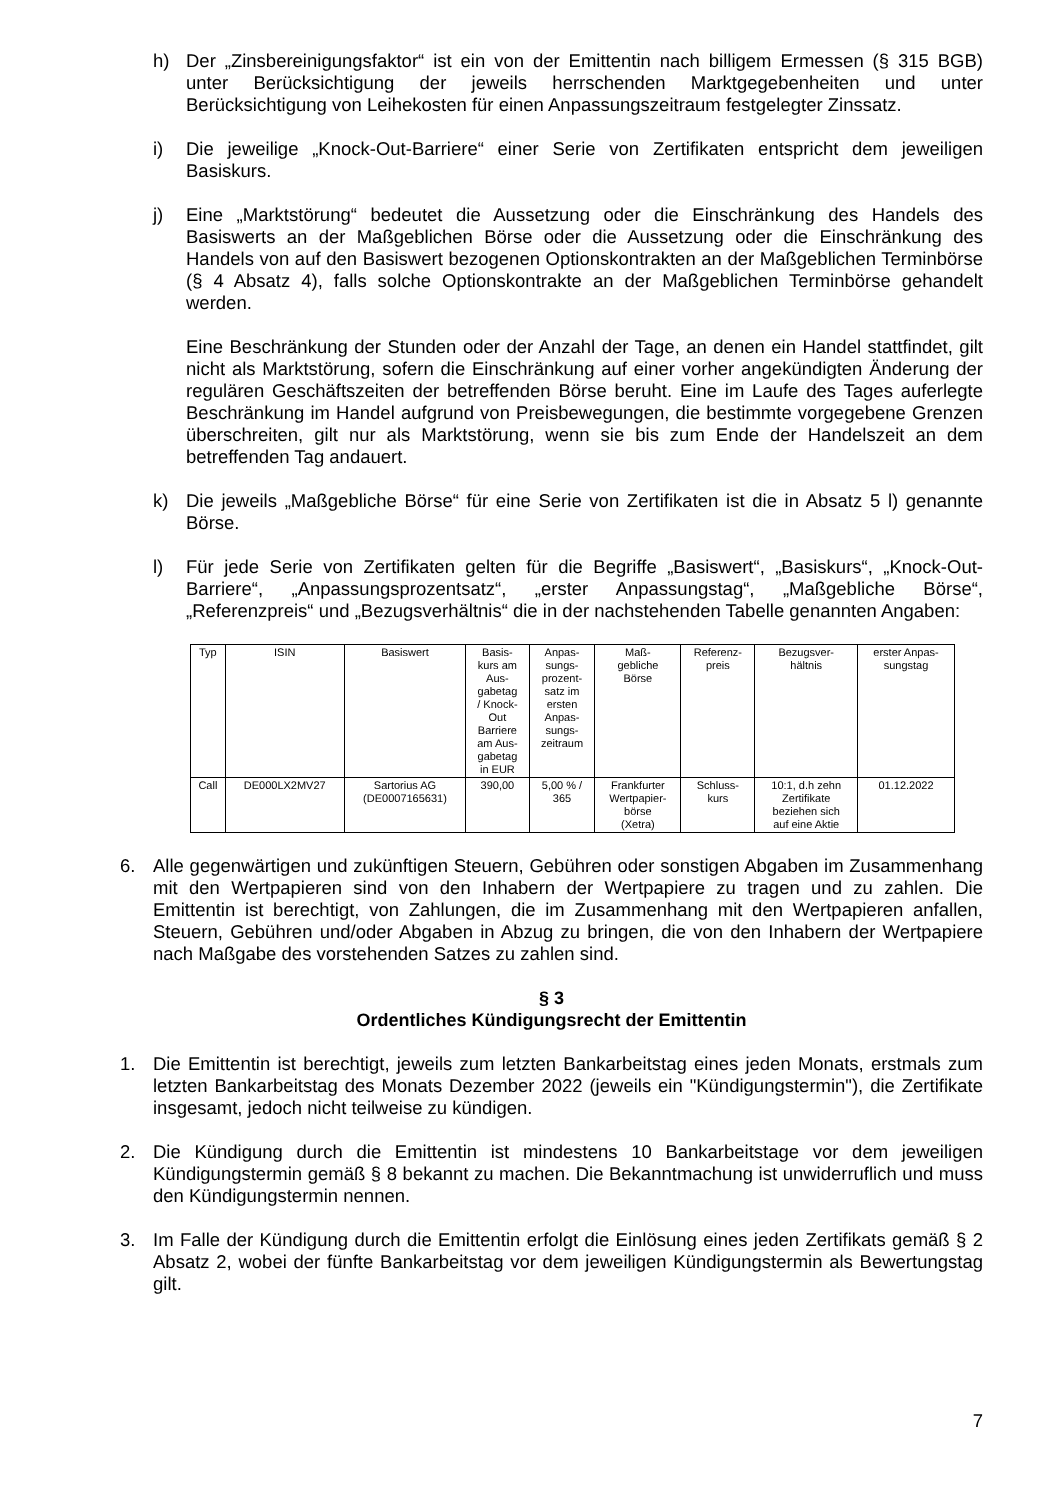h) Der „Zinsbereinigungsfaktor“ ist ein von der Emittentin nach billigem Ermessen (§ 315 BGB) unter Berücksichtigung der jeweils herrschenden Marktgegebenheiten und unter Berücksichtigung von Leihekosten für einen Anpassungszeitraum festgelegter Zinssatz.
i) Die jeweilige „Knock-Out-Barriere“ einer Serie von Zertifikaten entspricht dem jeweiligen Basiskurs.
j) Eine „Marktstörung“ bedeutet die Aussetzung oder die Einschränkung des Handels des Basiswerts an der Maßgeblichen Börse oder die Aussetzung oder die Einschränkung des Handels von auf den Basiswert bezogenen Optionskontrakten an der Maßgeblichen Terminbörse (§ 4 Absatz 4), falls solche Optionskontrakte an der Maßgeblichen Terminbörse gehandelt werden.
Eine Beschränkung der Stunden oder der Anzahl der Tage, an denen ein Handel stattfindet, gilt nicht als Marktstörung, sofern die Einschränkung auf einer vorher angekündigten Änderung der regulären Geschäftszeiten der betreffenden Börse beruht. Eine im Laufe des Tages auferlegte Beschränkung im Handel aufgrund von Preisbewegungen, die bestimmte vorgegebene Grenzen überschreiten, gilt nur als Marktstörung, wenn sie bis zum Ende der Handelszeit an dem betreffenden Tag andauert.
k) Die jeweils „Maßgebliche Börse“ für eine Serie von Zertifikaten ist die in Absatz 5 l) genannte Börse.
l) Für jede Serie von Zertifikaten gelten für die Begriffe „Basiswert“, „Basiskurs“, „Knock-Out-Barriere“, „Anpassungsprozentsatz“, „erster Anpassungstag“, „Maßgebliche Börse“, „Referenzpreis“ und „Bezugsverhältnis“ die in der nachstehenden Tabelle genannten Angaben:
| Typ | ISIN | Basiswert | Basis- kurs am Aus- gabetag / Knock- Out Barriere am Aus- gabetag in EUR | Anpas- sungs- prozent- satz im ersten Anpas- sungs- zeitraum | Maß- gebliche Börse | Referenz- preis | Bezugsver- hältnis | erster Anpas- sungstag |
| --- | --- | --- | --- | --- | --- | --- | --- | --- |
| Call | DE000LX2MV27 | Sartorius AG (DE0007165631) | 390,00 | 5,00 % / 365 | Frankfurter Wertpapier- börse (Xetra) | Schluss- kurs | 10:1, d.h zehn Zertifikate beziehen sich auf eine Aktie | 01.12.2022 |
6. Alle gegenwärtigen und zukünftigen Steuern, Gebühren oder sonstigen Abgaben im Zusammenhang mit den Wertpapieren sind von den Inhabern der Wertpapiere zu tragen und zu zahlen. Die Emittentin ist berechtigt, von Zahlungen, die im Zusammenhang mit den Wertpapieren anfallen, Steuern, Gebühren und/oder Abgaben in Abzug zu bringen, die von den Inhabern der Wertpapiere nach Maßgabe des vorstehenden Satzes zu zahlen sind.
§ 3
Ordentliches Kündigungsrecht der Emittentin
1. Die Emittentin ist berechtigt, jeweils zum letzten Bankarbeitstag eines jeden Monats, erstmals zum letzten Bankarbeitstag des Monats Dezember 2022 (jeweils ein "Kündigungstermin"), die Zertifikate insgesamt, jedoch nicht teilweise zu kündigen.
2. Die Kündigung durch die Emittentin ist mindestens 10 Bankarbeitstage vor dem jeweiligen Kündigungstermin gemäß § 8 bekannt zu machen. Die Bekanntmachung ist unwiderruflich und muss den Kündigungstermin nennen.
3. Im Falle der Kündigung durch die Emittentin erfolgt die Einlösung eines jeden Zertifikats gemäß § 2 Absatz 2, wobei der fünfte Bankarbeitstag vor dem jeweiligen Kündigungstermin als Bewertungstag gilt.
7